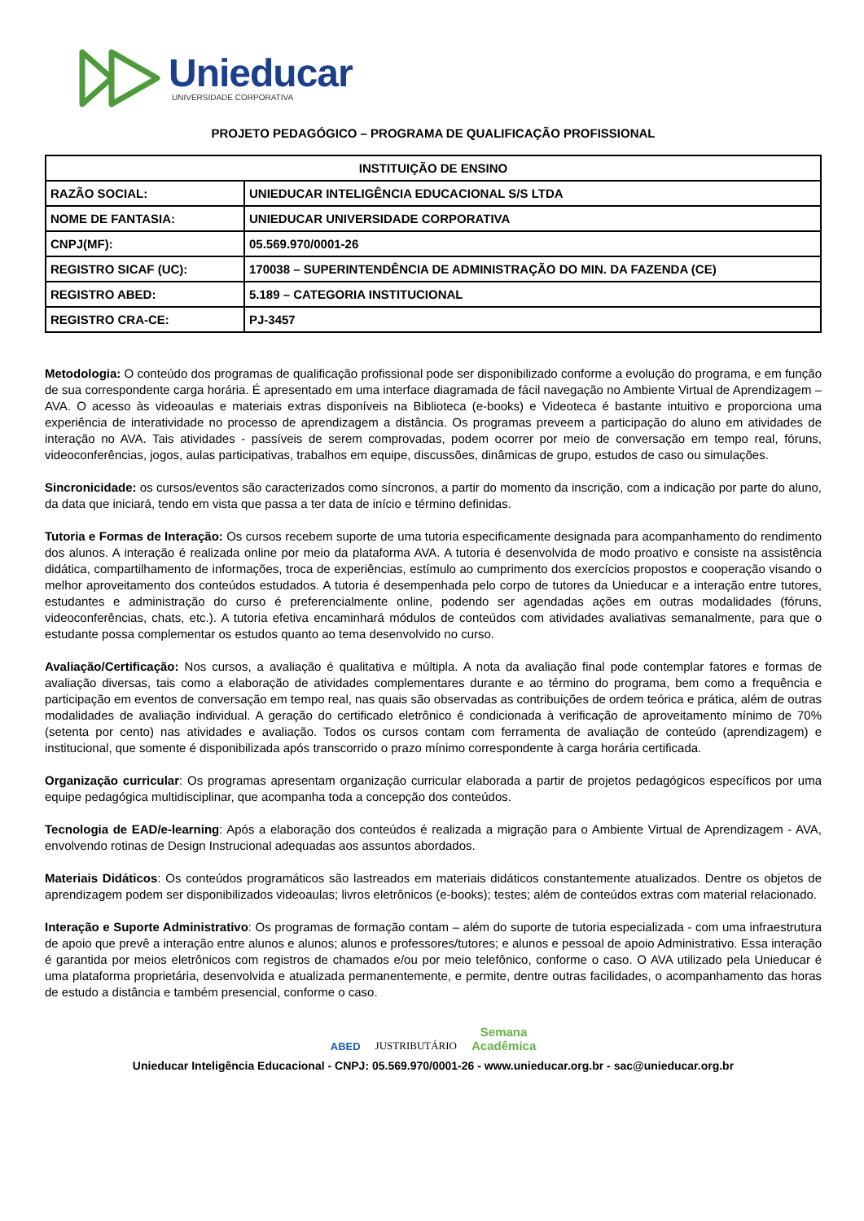Unieducar
UNIVERSIDADE CORPORATIVA
PROJETO PEDAGÓGICO – PROGRAMA DE QUALIFICAÇÃO PROFISSIONAL
| INSTITUIÇÃO DE ENSINO | |
| --- | --- |
| RAZÃO SOCIAL: | UNIEDUCAR INTELIGÊNCIA EDUCACIONAL S/S LTDA |
| NOME DE FANTASIA: | UNIEDUCAR UNIVERSIDADE CORPORATIVA |
| CNPJ(MF): | 05.569.970/0001-26 |
| REGISTRO SICAF (UC): | 170038 – SUPERINTENDÊNCIA DE ADMINISTRAÇÃO DO MIN. DA FAZENDA (CE) |
| REGISTRO ABED: | 5.189 – CATEGORIA INSTITUCIONAL |
| REGISTRO CRA-CE: | PJ-3457 |
Metodologia: O conteúdo dos programas de qualificação profissional pode ser disponibilizado conforme a evolução do programa, e em função de sua correspondente carga horária. É apresentado em uma interface diagramada de fácil navegação no Ambiente Virtual de Aprendizagem – AVA. O acesso às videoaulas e materiais extras disponíveis na Biblioteca (e-books) e Videoteca é bastante intuitivo e proporciona uma experiência de interatividade no processo de aprendizagem a distância. Os programas preveem a participação do aluno em atividades de interação no AVA. Tais atividades - passíveis de serem comprovadas, podem ocorrer por meio de conversação em tempo real, fóruns, videoconferências, jogos, aulas participativas, trabalhos em equipe, discussões, dinâmicas de grupo, estudos de caso ou simulações.
Sincronicidade: os cursos/eventos são caracterizados como síncronos, a partir do momento da inscrição, com a indicação por parte do aluno, da data que iniciará, tendo em vista que passa a ter data de início e término definidas.
Tutoria e Formas de Interação: Os cursos recebem suporte de uma tutoria especificamente designada para acompanhamento do rendimento dos alunos. A interação é realizada online por meio da plataforma AVA. A tutoria é desenvolvida de modo proativo e consiste na assistência didática, compartilhamento de informações, troca de experiências, estímulo ao cumprimento dos exercícios propostos e cooperação visando o melhor aproveitamento dos conteúdos estudados. A tutoria é desempenhada pelo corpo de tutores da Unieducar e a interação entre tutores, estudantes e administração do curso é preferencialmente online, podendo ser agendadas ações em outras modalidades (fóruns, videoconferências, chats, etc.). A tutoria efetiva encaminhará módulos de conteúdos com atividades avaliativas semanalmente, para que o estudante possa complementar os estudos quanto ao tema desenvolvido no curso.
Avaliação/Certificação: Nos cursos, a avaliação é qualitativa e múltipla. A nota da avaliação final pode contemplar fatores e formas de avaliação diversas, tais como a elaboração de atividades complementares durante e ao término do programa, bem como a frequência e participação em eventos de conversação em tempo real, nas quais são observadas as contribuições de ordem teórica e prática, além de outras modalidades de avaliação individual. A geração do certificado eletrônico é condicionada à verificação de aproveitamento mínimo de 70% (setenta por cento) nas atividades e avaliação. Todos os cursos contam com ferramenta de avaliação de conteúdo (aprendizagem) e institucional, que somente é disponibilizada após transcorrido o prazo mínimo correspondente à carga horária certificada.
Organização curricular: Os programas apresentam organização curricular elaborada a partir de projetos pedagógicos específicos por uma equipe pedagógica multidisciplinar, que acompanha toda a concepção dos conteúdos.
Tecnologia de EAD/e-learning: Após a elaboração dos conteúdos é realizada a migração para o Ambiente Virtual de Aprendizagem - AVA, envolvendo rotinas de Design Instrucional adequadas aos assuntos abordados.
Materiais Didáticos: Os conteúdos programáticos são lastreados em materiais didáticos constantemente atualizados. Dentre os objetos de aprendizagem podem ser disponibilizados videoaulas; livros eletrônicos (e-books); testes; além de conteúdos extras com material relacionado.
Interação e Suporte Administrativo: Os programas de formação contam – além do suporte de tutoria especializada - com uma infraestrutura de apoio que prevê a interação entre alunos e alunos; alunos e professores/tutores; e alunos e pessoal de apoio Administrativo. Essa interação é garantida por meios eletrônicos com registros de chamados e/ou por meio telefônico, conforme o caso. O AVA utilizado pela Unieducar é uma plataforma proprietária, desenvolvida e atualizada permanentemente, e permite, dentre outras facilidades, o acompanhamento das horas de estudo a distância e também presencial, conforme o caso.
ABED JUSTRIBUTÁRIO Semana
Acadêmica
Unieducar Inteligência Educacional - CNPJ: 05.569.970/0001-26 - www.unieducar.org.br - sac@unieducar.org.br